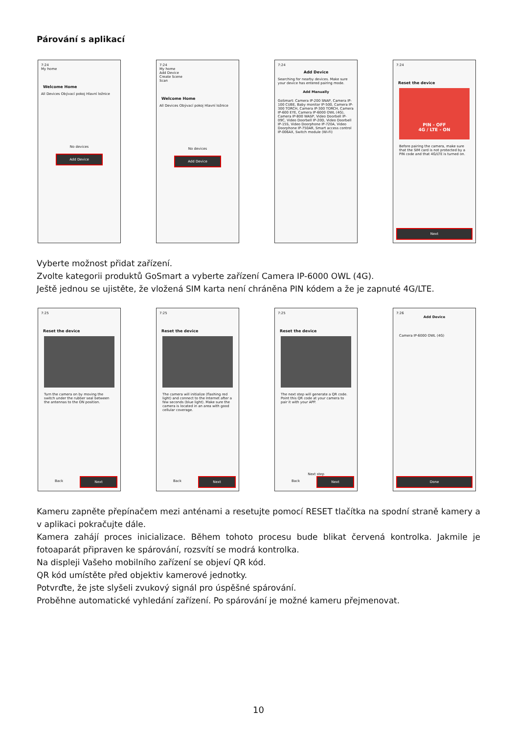Párování s aplikací
7:24
My home
Welcome Home
All Devices Obývací pokoj Hlavní ložnice
No devices
Add Device
7:24
My home
Add Device
Create Scene
Scan
Welcome Home
All Devices Obývací pokoj Hlavní ložnice
No devices
Add Device
7:24
Add Device
Searching for nearby devices. Make sure your device has entered pairing mode.
Add Manually
GoSmart: Camera IP-200 SNAP, Camera IP-100 CUBE, Baby monitor IP-500, Camera IP-300 TORCH, Camera IP-300 TORCH, Camera IP-600 EYE, Camera IP-6000 OWL (4G), Camera IP-800 WASP, Video Doorbell IP-09C, Video Doorbell IP-20D, Video Doorbell IP-15S, Video Doorphone IP-720A, Video Doorphone IP-750AR, Smart access control IP-006AX, Switch module (Wi-Fi)
7:24
Reset the device
PIN - OFF
4G / LTE - ON
Before pairing the camera, make sure that the SIM card is not protected by a PIN code and that 4G/LTE is turned on.
Next
Vyberte možnost přidat zařízení.
Zvolte kategorii produktů GoSmart a vyberte zařízení Camera IP-6000 OWL (4G).
Ještě jednou se ujistěte, že vložená SIM karta není chráněna PIN kódem a že je zapnuté 4G/LTE.
7:25
Reset the device
Turn the camera on by moving the switch under the rubber seal between the antennas to the ON position.
Back Next
7:25
Reset the device
The camera will initialize (flashing red light) and connect to the Internet after a few seconds (blue light). Make sure the camera is located in an area with good cellular coverage.
Back Next
7:25
Reset the device
The next step will generate a QR code. Point this QR code at your camera to pair it with your APP.
Next step
Back Next
7:26
Add Device
Camera IP-6000 OWL (4G)
Done
Kameru zapněte přepínačem mezi anténami a resetujte pomocí RESET tlačítka na spodní straně kamery a v aplikaci pokračujte dále.
Kamera zahájí proces inicializace. Během tohoto procesu bude blikat červená kontrolka. Jakmile je fotoaparát připraven ke spárování, rozsvítí se modrá kontrolka.
Na displeji Vašeho mobilního zařízení se objeví QR kód.
QR kód umístěte před objektiv kamerové jednotky.
Potvrďte, že jste slyšeli zvukový signál pro úspěšné spárování.
Proběhne automatické vyhledání zařízení. Po spárování je možné kameru přejmenovat.
10